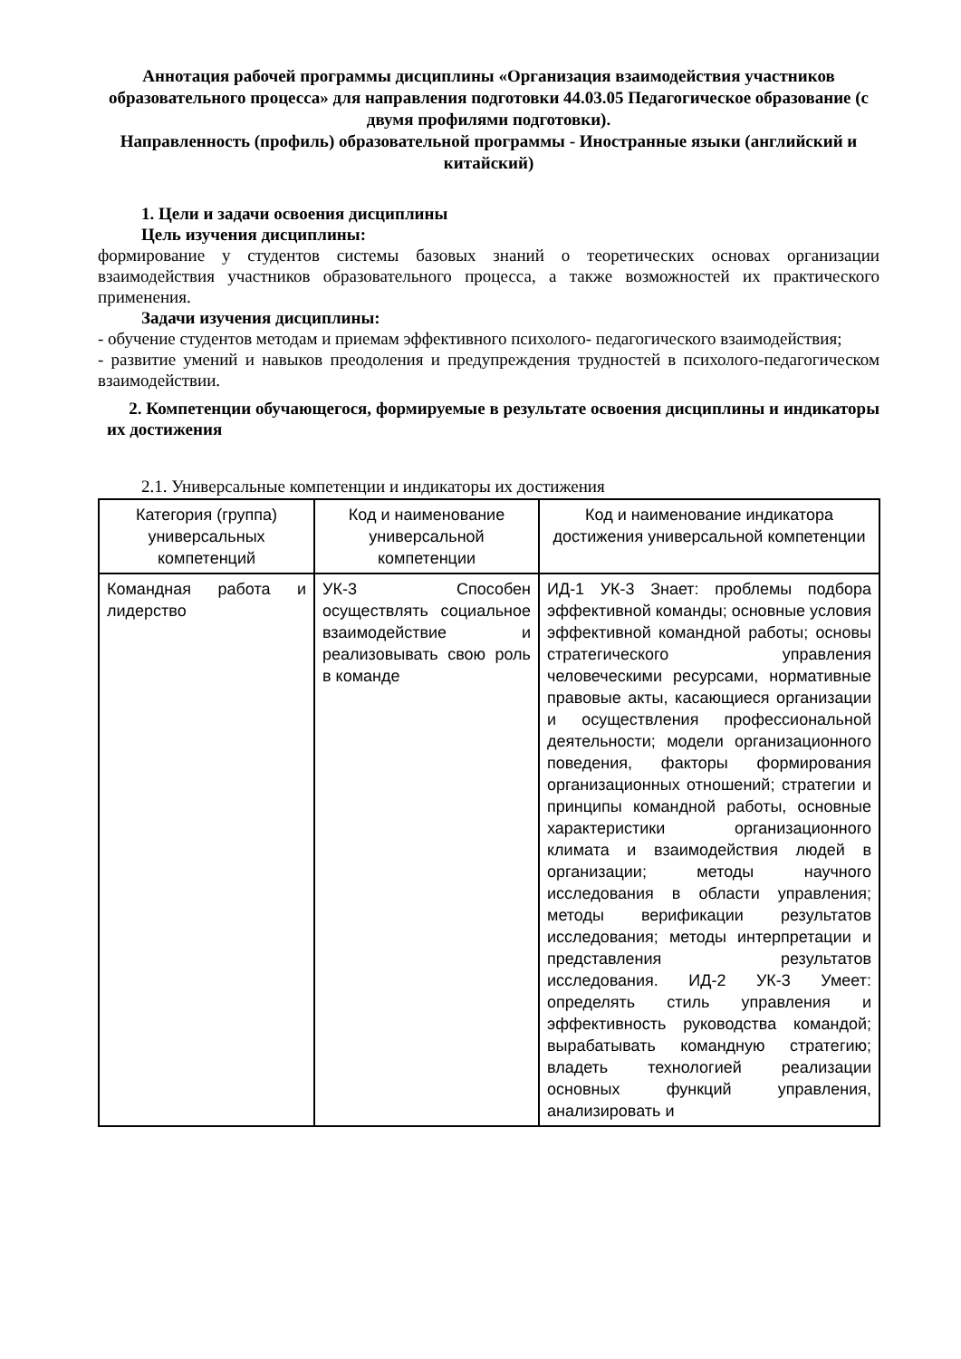Аннотация рабочей программы дисциплины «Организация взаимодействия участников образовательного процесса» для направления подготовки 44.03.05 Педагогическое образование (с двумя профилями подготовки).
Направленность (профиль) образовательной программы - Иностранные языки (английский и китайский)
1. Цели и задачи освоения дисциплины
Цель изучения дисциплины:
формирование у студентов системы базовых знаний о теоретических основах организации взаимодействия участников образовательного процесса, а также возможностей их практического применения.
Задачи изучения дисциплины:
- обучение студентов методам и приемам эффективного психолого- педагогического взаимодействия;
- развитие умений и навыков преодоления и предупреждения трудностей в психолого-педагогическом взаимодействии.
2. Компетенции обучающегося, формируемые в результате освоения дисциплины и индикаторы их достижения
2.1. Универсальные компетенции и индикаторы их достижения
| Категория (группа) универсальных компетенций | Код и наименование универсальной компетенции | Код и наименование индикатора достижения универсальной компетенции |
| --- | --- | --- |
| Командная работа и лидерство | УК-3 Способен осуществлять социальное взаимодействие и реализовывать свою роль в команде | ИД-1 УК-3 Знает: проблемы подбора эффективной команды; основные условия эффективной командной работы; основы стратегического управления человеческими ресурсами, нормативные правовые акты, касающиеся организации и осуществления профессиональной деятельности; модели организационного поведения, факторы формирования организационных отношений; стратегии и принципы командной работы, основные характеристики организационного климата и взаимодействия людей в организации; методы научного исследования в области управления; методы верификации результатов исследования; методы интерпретации и представления результатов исследования. ИД-2 УК-3 Умеет: определять стиль управления и эффективность руководства командой; вырабатывать командную стратегию; владеть технологией реализации основных функций управления, анализировать и |